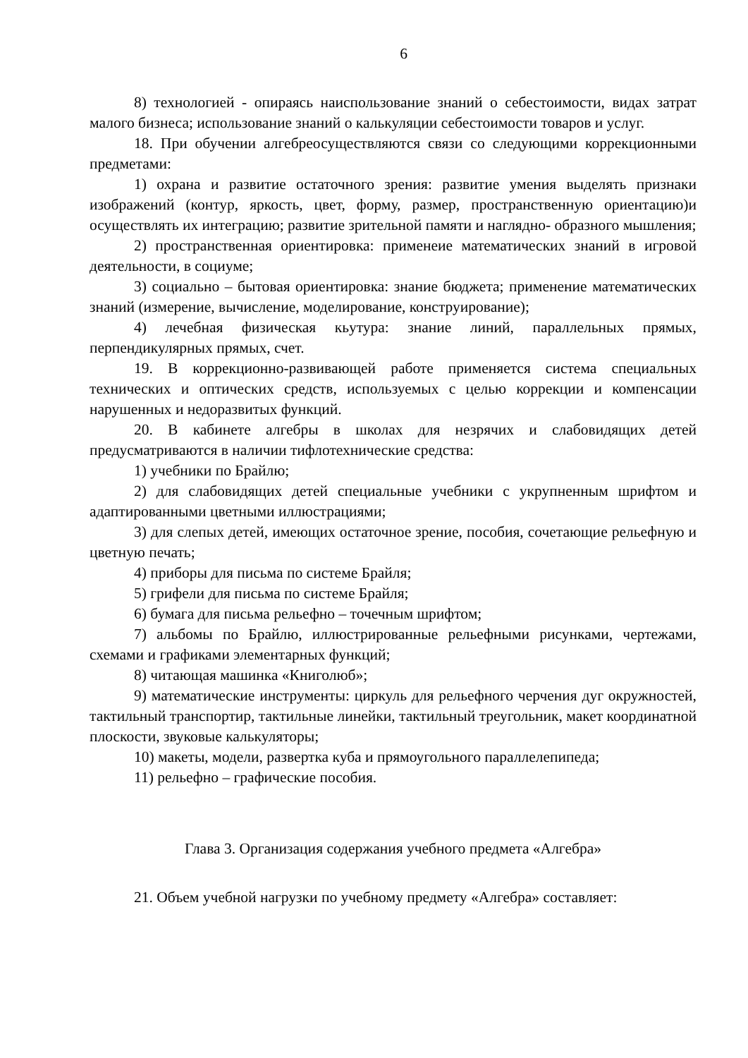6
8) технологией - опираясь наиспользование знаний о себестоимости, видах затрат малого бизнеса; использование знаний о калькуляции себестоимости товаров и услуг.
18. При обучении алгебреосуществляются связи со следующими коррекционными предметами:
1) охрана и развитие остаточного зрения: развитие умения выделять признаки изображений (контур, яркость, цвет, форму, размер, пространственную ориентацию)и осуществлять их интеграцию; развитие зрительной памяти и наглядно- образного мышления;
2) пространственная ориентировка: применеие математических знаний в игровой деятельности, в социуме;
3) социально – бытовая ориентировка: знание бюджета; применение математических знаний (измерение, вычисление, моделирование, конструирование);
4) лечебная физическая кьутура: знание линий, параллельных прямых, перпендикулярных прямых, счет.
19. В коррекционно-развивающей работе применяется система специальных технических и оптических средств, используемых с целью коррекции и компенсации нарушенных и недоразвитых функций.
20. В кабинете алгебры в школах для незрячих и слабовидящих детей предусматриваются в наличии тифлотехнические средства:
1) учебники по Брайлю;
2) для слабовидящих детей специальные учебники с укрупненным шрифтом и адаптированными цветными иллюстрациями;
3) для слепых детей, имеющих остаточное зрение, пособия, сочетающие рельефную и цветную печать;
4) приборы для письма по системе Брайля;
5) грифели для письма по системе Брайля;
6) бумага для письма рельефно – точечным шрифтом;
7) альбомы по Брайлю, иллюстрированные рельефными рисунками, чертежами, схемами и графиками элементарных функций;
8) читающая машинка «Книголюб»;
9) математические инструменты: циркуль для рельефного черчения дуг окружностей, тактильный транспортир, тактильные линейки, тактильный треугольник, макет координатной плоскости, звуковые калькуляторы;
10) макеты, модели, развертка куба и прямоугольного параллелепипеда;
11) рельефно – графические пособия.
Глава 3. Организация содержания учебного предмета «Алгебра»
21. Объем учебной нагрузки по учебному предмету «Алгебра» составляет: